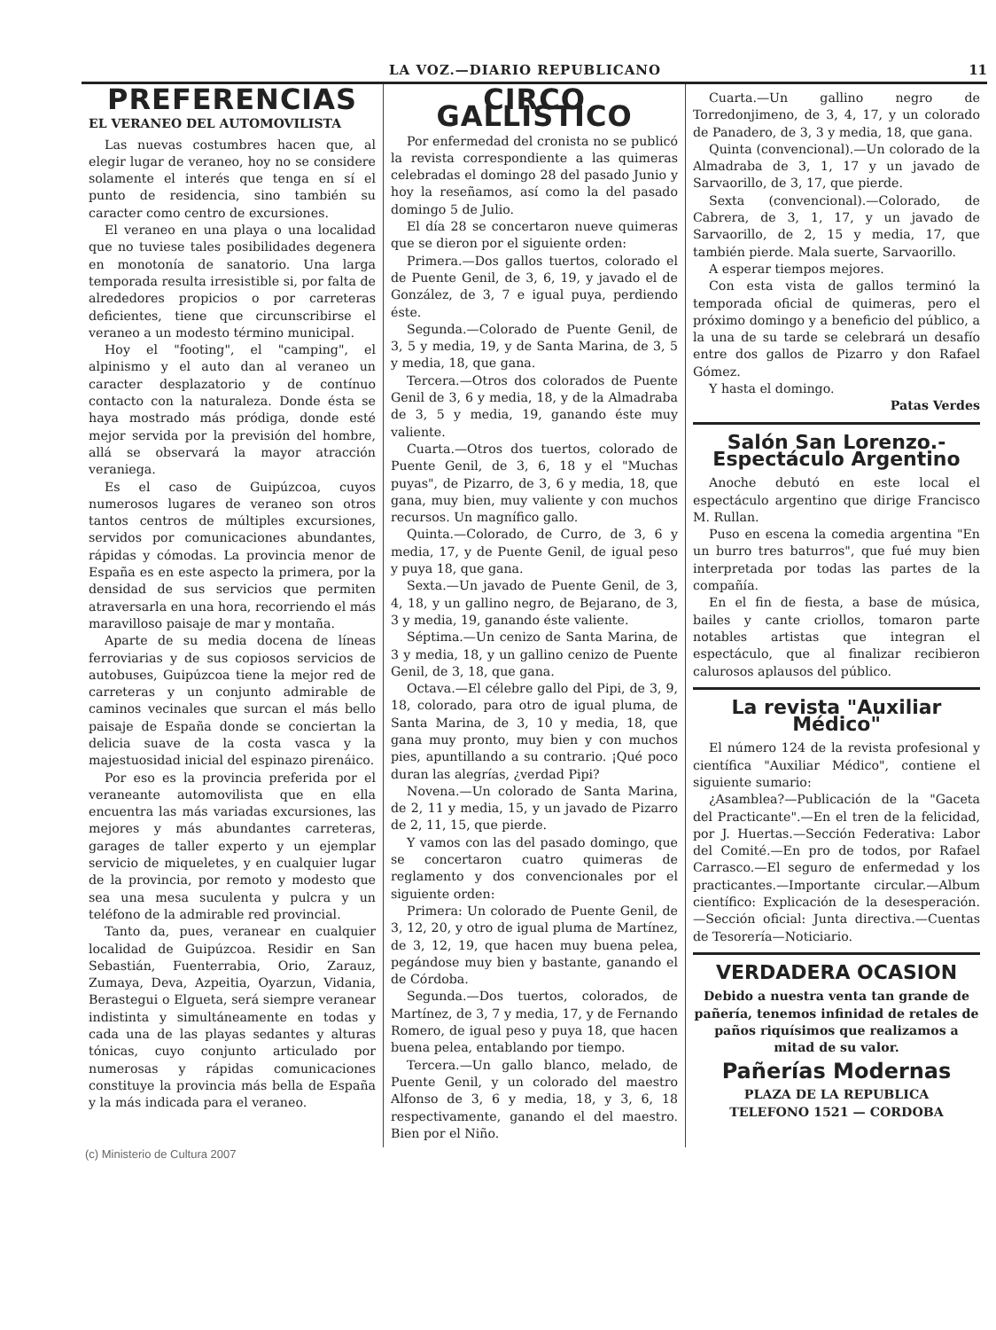LA VOZ.—DIARIO REPUBLICANO 11
PREFERENCIAS
EL VERANEO DEL AUTOMOVILISTA
Las nuevas costumbres hacen que, al elegir lugar de veraneo, hoy no se considere solamente el interés que tenga en sí el punto de residencia, sino también su caracter como centro de excursiones.
El veraneo en una playa o una localidad que no tuviese tales posibilidades degenera en monotonía de sanatorio. Una larga temporada resulta irresistible si, por falta de alrededores propicios o por carreteras deficientes, tiene que circunscribirse el veraneo a un modesto término municipal.
Hoy el "footing", el "camping", el alpinismo y el auto dan al veraneo un caracter desplazatorio y de contínuo contacto con la naturaleza. Donde ésta se haya mostrado más pródiga, donde esté mejor servida por la previsión del hombre, allá se observará la mayor atracción veraniega.
Es el caso de Guipúzcoa, cuyos numerosos lugares de veraneo son otros tantos centros de múltiples excursiones, servidos por comunicaciones abundantes, rápidas y cómodas. La provincia menor de España es en este aspecto la primera, por la densidad de sus servicios que permiten atraversarla en una hora, recorriendo el más maravilloso paisaje de mar y montaña.
Aparte de su media docena de líneas ferroviarias y de sus copiosos servicios de autobuses, Guipúzcoa tiene la mejor red de carreteras y un conjunto admirable de caminos vecinales que surcan el más bello paisaje de España donde se conciertan la delicia suave de la costa vasca y la majestuosidad inicial del espinazo pirenáico.
Por eso es la provincia preferida por el veraneante automovilista que en ella encuentra las más variadas excursiones, las mejores y más abundantes carreteras, garages de taller experto y un ejemplar servicio de miqueletes, y en cualquier lugar de la provincia, por remoto y modesto que sea una mesa suculenta y pulcra y un teléfono de la admirable red provincial.
Tanto da, pues, veranear en cualquier localidad de Guipúzcoa. Residir en San Sebastián, Fuenterrabia, Orio, Zarauz, Zumaya, Deva, Azpeitia, Oyarzun, Vidania, Berastegui o Elgueta, será siempre veranear indistinta y simultáneamente en todas y cada una de las playas sedantes y alturas tónicas, cuyo conjunto articulado por numerosas y rápidas comunicaciones constituye la provincia más bella de España y la más indicada para el veraneo.
CIRCO GALLISTICO
Por enfermedad del cronista no se publicó la revista correspondiente a las quimeras celebradas el domingo 28 del pasado Junio y hoy la reseñamos, así como la del pasado domingo 5 de Julio.
El día 28 se concertaron nueve quimeras que se dieron por el siguiente orden:
Primera.—Dos gallos tuertos, colorado el de Puente Genil, de 3, 6, 19, y javado el de González, de 3, 7 e igual puya, perdiendo éste.
Segunda.—Colorado de Puente Genil, de 3, 5 y media, 19, y de Santa Marina, de 3, 5 y media, 18, que gana.
Tercera.—Otros dos colorados de Puente Genil de 3, 6 y media, 18, y de la Almadraba de 3, 5 y media, 19, ganando éste muy valiente.
Cuarta.—Otros dos tuertos, colorado de Puente Genil, de 3, 6, 18 y el "Muchas puyas", de Pizarro, de 3, 6 y media, 18, que gana, muy bien, muy valiente y con muchos recursos. Un magnífico gallo.
Quinta.—Colorado, de Curro, de 3, 6 y media, 17, y de Puente Genil, de igual peso y puya 18, que gana.
Sexta.—Un javado de Puente Genil, de 3, 4, 18, y un gallino negro, de Bejarano, de 3, 3 y media, 19, ganando éste valiente.
Séptima.—Un cenizo de Santa Marina, de 3 y media, 18, y un gallino cenizo de Puente Genil, de 3, 18, que gana.
Octava.—El célebre gallo del Pipi, de 3, 9, 18, colorado, para otro de igual pluma, de Santa Marina, de 3, 10 y media, 18, que gana muy pronto, muy bien y con muchos pies, apuntillando a su contrario. ¡Qué poco duran las alegrías, ¿verdad Pipi?
Novena.—Un colorado de Santa Marina, de 2, 11 y media, 15, y un javado de Pizarro de 2, 11, 15, que pierde.
Y vamos con las del pasado domingo, que se concertaron cuatro quimeras de reglamento y dos convencionales por el siguiente orden:
Primera: Un colorado de Puente Genil, de 3, 12, 20, y otro de igual pluma de Martínez, de 3, 12, 19, que hacen muy buena pelea, pegándose muy bien y bastante, ganando el de Córdoba.
Segunda.—Dos tuertos, colorados, de Martínez, de 3, 7 y media, 17, y de Fernando Romero, de igual peso y puya 18, que hacen buena pelea, entablando por tiempo.
Tercera.—Un gallo blanco, melado, de Puente Genil, y un colorado del maestro Alfonso de 3, 6 y media, 18, y 3, 6, 18 respectivamente, ganando el del maestro. Bien por el Niño.
Cuarta.—Un gallino negro de Torredonjimeno, de 3, 4, 17, y un colorado de Panadero, de 3, 3 y media, 18, que gana.
Quinta (convencional).—Un colorado de la Almadraba de 3, 1, 17 y un javado de Sarvaorillo, de 3, 17, que pierde.
Sexta (convencional).—Colorado, de Cabrera, de 3, 1, 17, y un javado de Sarvaorillo, de 2, 15 y media, 17, que también pierde. Mala suerte, Sarvaorillo.
A esperar tiempos mejores.
Con esta vista de gallos terminó la temporada oficial de quimeras, pero el próximo domingo y a beneficio del público, a la una de su tarde se celebrará un desafío entre dos gallos de Pizarro y don Rafael Gómez.
Y hasta el domingo.
Patas Verdes
Salón San Lorenzo.-Espectáculo Argentino
Anoche debutó en este local el espectáculo argentino que dirige Francisco M. Rullan.
Puso en escena la comedia argentina "En un burro tres baturros", que fué muy bien interpretada por todas las partes de la compañía.
En el fin de fiesta, a base de música, bailes y cante criollos, tomaron parte notables artistas que integran el espectáculo, que al finalizar recibieron calurosos aplausos del público.
La revista "Auxiliar Médico"
El número 124 de la revista profesional y científica "Auxiliar Médico", contiene el siguiente sumario:
¿Asamblea?—Publicación de la "Gaceta del Practicante".—En el tren de la felicidad, por J. Huertas.—Sección Federativa: Labor del Comité.—En pro de todos, por Rafael Carrasco.—El seguro de enfermedad y los practicantes.—Importante circular.—Album científico: Explicación de la desesperación.—Sección oficial: Junta directiva.—Cuentas de Tesorería—Noticiario.
VERDADERA OCASION
Debido a nuestra venta tan grande de pañería, tenemos infinidad de retales de paños riquísimos que realizamos a mitad de su valor.
Pañerías Modernas
PLAZA DE LA REPUBLICA
TELEFONO 1521 — CORDOBA
(c) Ministerio de Cultura 2007